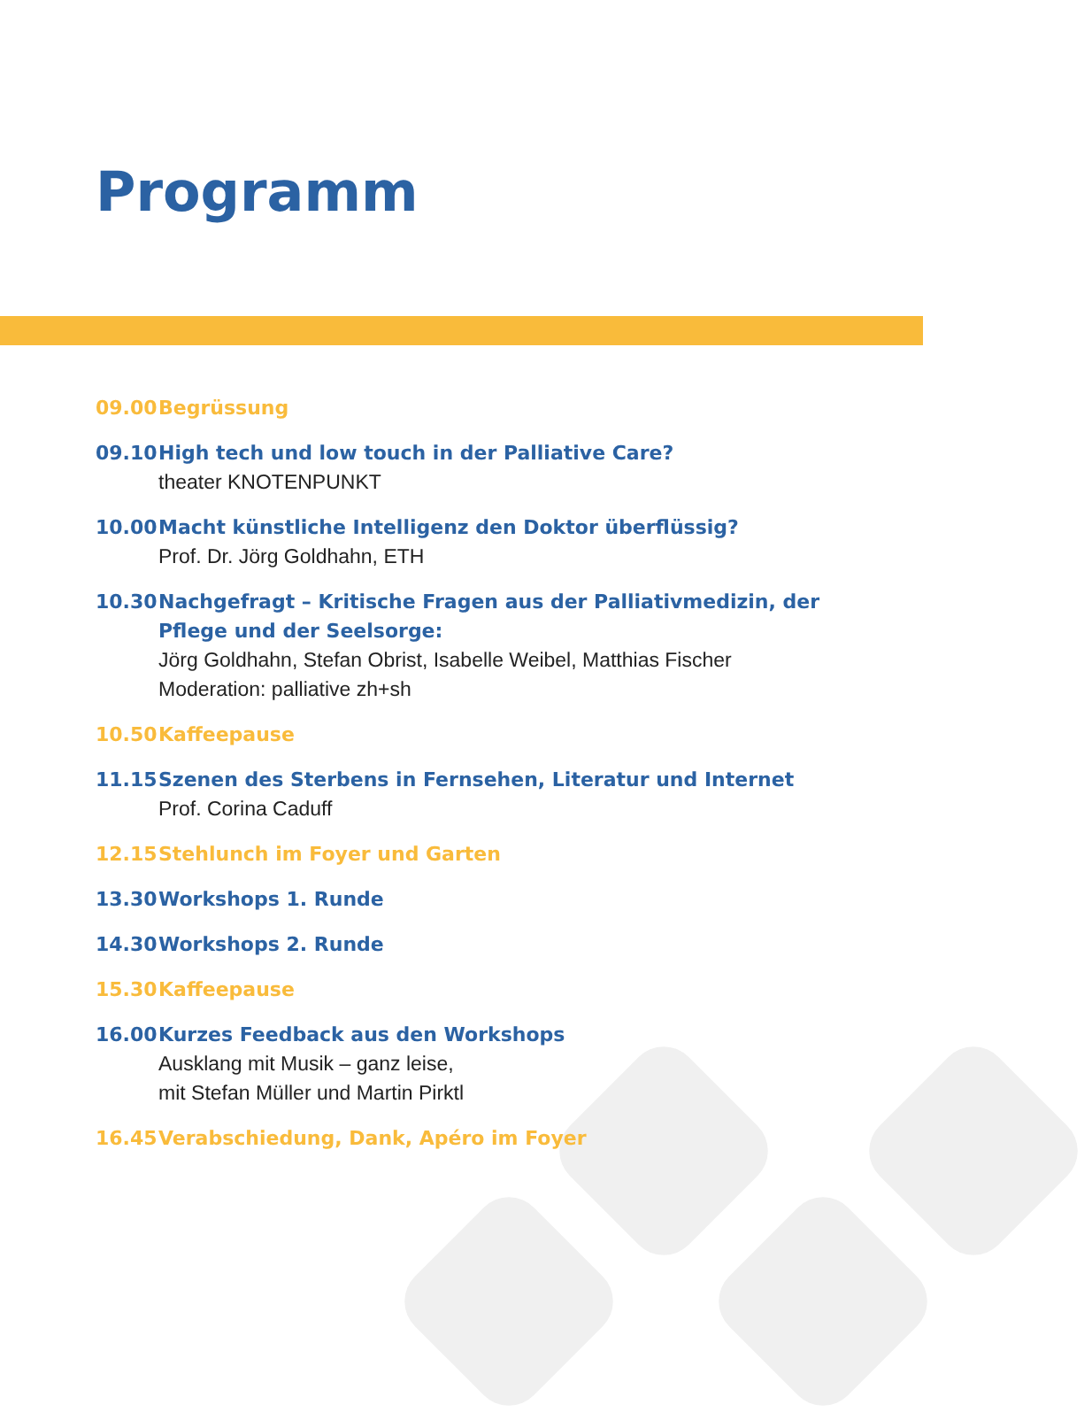Programm
09.00 Begrüssung
09.10 High tech und low touch in der Palliative Care?
theater KNOTENPUNKT
10.00 Macht künstliche Intelligenz den Doktor überflüssig?
Prof. Dr. Jörg Goldhahn, ETH
10.30 Nachgefragt – Kritische Fragen aus der Palliativmedizin, der Pflege und der Seelsorge:
Jörg Goldhahn, Stefan Obrist, Isabelle Weibel, Matthias Fischer
Moderation: palliative zh+sh
10.50 Kaffeepause
11.15 Szenen des Sterbens in Fernsehen, Literatur und Internet
Prof. Corina Caduff
12.15 Stehlunch im Foyer und Garten
13.30 Workshops 1. Runde
14.30 Workshops 2. Runde
15.30 Kaffeepause
16.00 Kurzes Feedback aus den Workshops
Ausklang mit Musik – ganz leise,
mit Stefan Müller und Martin Pirktl
16.45 Verabschiedung, Dank, Apéro im Foyer